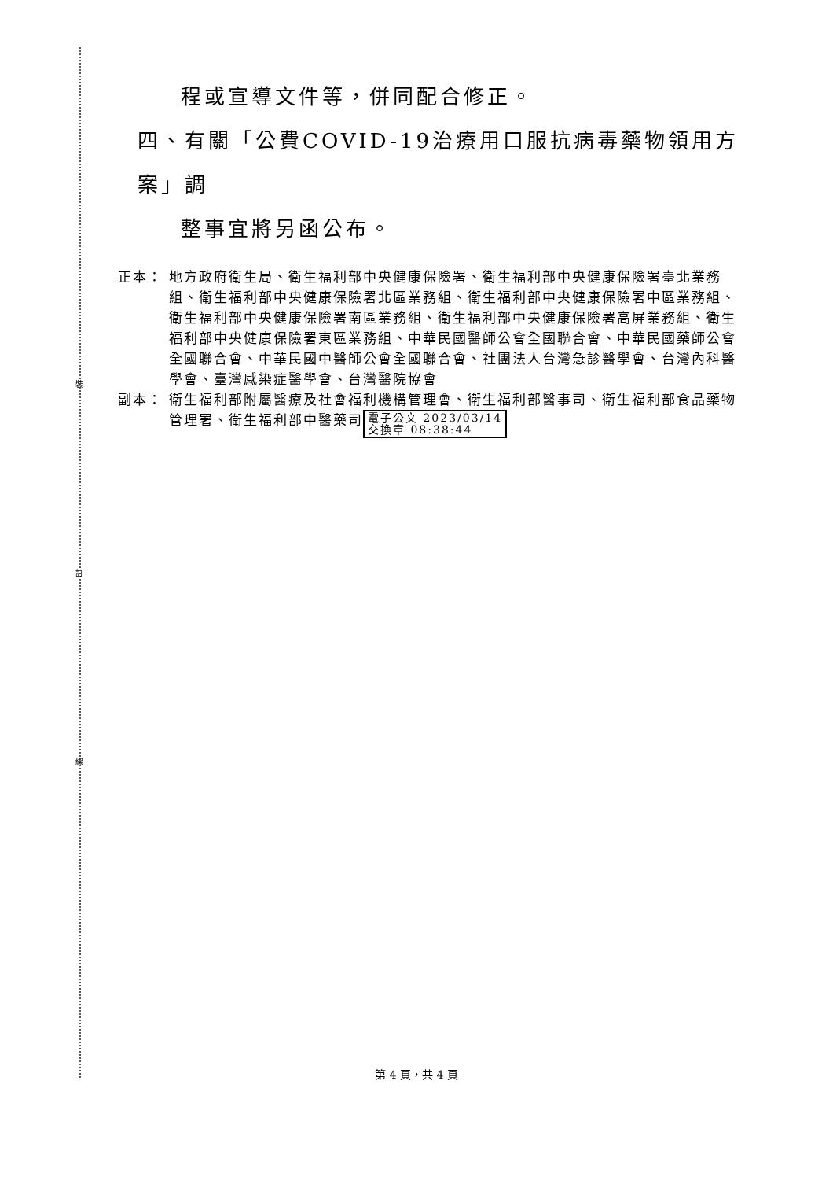裝
訂
線
程或宣導文件等，併同配合修正。
四、有關「公費COVID-19治療用口服抗病毒藥物領用方案」調
整事宜將另函公布。
正本： 地方政府衛生局、衛生福利部中央健康保險署、衛生福利部中央健康保險署臺北業務組、衛生福利部中央健康保險署北區業務組、衛生福利部中央健康保險署中區業務組、衛生福利部中央健康保險署南區業務組、衛生福利部中央健康保險署高屏業務組、衛生福利部中央健康保險署東區業務組、中華民國醫師公會全國聯合會、中華民國藥師公會全國聯合會、中華民國中醫師公會全國聯合會、社團法人台灣急診醫學會、台灣內科醫學會、臺灣感染症醫學會、台灣醫院協會
副本： 衛生福利部附屬醫療及社會福利機構管理會、衛生福利部醫事司、衛生福利部食品藥物管理署、衛生福利部中醫藥司 電子公文 2023/03/14
交換章 08:38:44
第 4 頁，共 4 頁